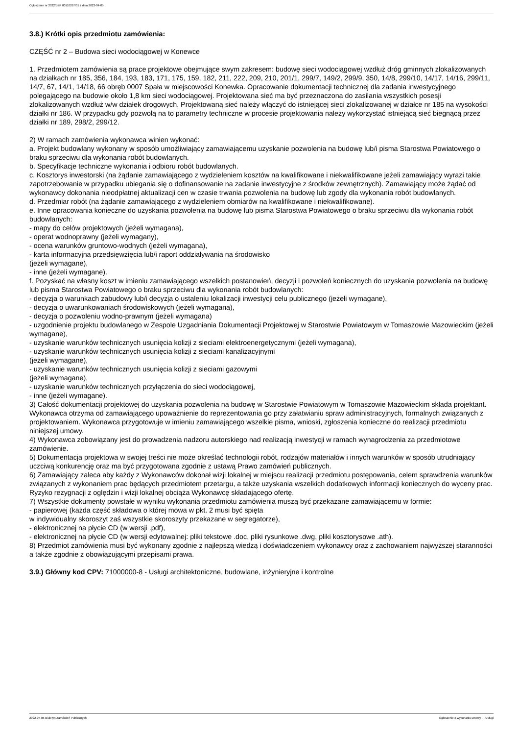Ogłoszenie nr 2022/BZP 00110267/01 z dnia 2022-04-05
3.8.) Krótki opis przedmiotu zamówienia:
CZĘŚĆ nr 2 – Budowa sieci wodociągowej w Konewce
1. Przedmiotem zamówienia są prace projektowe obejmujące swym zakresem: budowę sieci wodociągowej wzdłuż dróg gminnych zlokalizowanych na działkach nr 185, 356, 184, 193, 183, 171, 175, 159, 182, 211, 222, 209, 210, 201/1, 299/7, 149/2, 299/9, 350, 14/8, 299/10, 14/17, 14/16, 299/11, 14/7, 67, 14/1, 14/18, 66 obręb 0007 Spała w miejscowości Konewka. Opracowanie dokumentacji technicznej dla zadania inwestycyjnego polegającego na budowie około 1,8 km sieci wodociągowej. Projektowana sieć ma być przeznaczona do zasilania wszystkich posesji zlokalizowanych wzdłuż w/w działek drogowych. Projektowaną sieć należy włączyć do istniejącej sieci zlokalizowanej w działce nr 185 na wysokości działki nr 186. W przypadku gdy pozwolą na to parametry techniczne w procesie projektowania należy wykorzystać istniejącą sieć biegnącą przez działki nr 189, 298/2, 299/12.
2) W ramach zamówienia wykonawca winien wykonać:
a. Projekt budowlany wykonany w sposób umożliwiający zamawiającemu uzyskanie pozwolenia na budowę lub/i pisma Starostwa Powiatowego o braku sprzeciwu dla wykonania robót budowlanych.
b. Specyfikacje techniczne wykonania i odbioru robót budowlanych.
c. Kosztorys inwestorski (na żądanie zamawiającego z wydzieleniem kosztów na kwalifikowane i niekwalifikowane jeżeli zamawiający wyrazi takie zapotrzebowanie w przypadku ubiegania się o dofinansowanie na zadanie inwestycyjne z środków zewnętrznych). Zamawiający może żądać od wykonawcy dokonania nieodpłatnej aktualizacji cen w czasie trwania pozwolenia na budowę lub zgody dla wykonania robót budowlanych.
d. Przedmiar robót (na żądanie zamawiającego z wydzieleniem obmiarów na kwalifikowane i niekwalifikowane).
e. Inne opracowania konieczne do uzyskania pozwolenia na budowę lub pisma Starostwa Powiatowego o braku sprzeciwu dla wykonania robót budowlanych:
- mapy do celów projektowych (jeżeli wymagana),
- operat wodnoprawny (jeżeli wymagany),
- ocena warunków gruntowo-wodnych (jeżeli wymagana),
- karta informacyjna przedsięwzięcia lub/i raport oddziaływania na środowisko
(jeżeli wymagane),
- inne (jeżeli wymagane).
f. Pozyskać na własny koszt w imieniu zamawiającego wszelkich postanowień, decyzji i pozwoleń koniecznych do uzyskania pozwolenia na budowę lub pisma Starostwa Powiatowego o braku sprzeciwu dla wykonania robót budowlanych:
- decyzja o warunkach zabudowy lub/i decyzja o ustaleniu lokalizacji inwestycji celu publicznego (jeżeli wymagane),
- decyzja o uwarunkowaniach środowiskowych (jeżeli wymagana),
- decyzja o pozwoleniu wodno-prawnym (jeżeli wymagana)
- uzgodnienie projektu budowlanego w Zespole Uzgadniania Dokumentacji Projektowej w Starostwie Powiatowym w Tomaszowie Mazowieckim (jeżeli wymagane),
- uzyskanie warunków technicznych usunięcia kolizji z sieciami elektroenergetycznymi (jeżeli wymagana),
- uzyskanie warunków technicznych usunięcia kolizji z sieciami kanalizacyjnymi
(jeżeli wymagane),
- uzyskanie warunków technicznych usunięcia kolizji z sieciami gazowymi
(jeżeli wymagane),
- uzyskanie warunków technicznych przyłączenia do sieci wodociągowej,
- inne (jeżeli wymagane).
3) Całość dokumentacji projektowej do uzyskania pozwolenia na budowę w Starostwie Powiatowym w Tomaszowie Mazowieckim składa projektant.
Wykonawca otrzyma od zamawiającego upoważnienie do reprezentowania go przy załatwianiu spraw administracyjnych, formalnych związanych z projektowaniem. Wykonawca przygotowuje w imieniu zamawiającego wszelkie pisma, wnioski, zgłoszenia konieczne do realizacji przedmiotu niniejszej umowy.
4) Wykonawca zobowiązany jest do prowadzenia nadzoru autorskiego nad realizacją inwestycji w ramach wynagrodzenia za przedmiotowe zamówienie.
5) Dokumentacja projektowa w swojej treści nie może określać technologii robót, rodzajów materiałów i innych warunków w sposób utrudniający uczciwą konkurencję oraz ma być przygotowana zgodnie z ustawą Prawo zamówień publicznych.
6) Zamawiający zaleca aby każdy z Wykonawców dokonał wizji lokalnej w miejscu realizacji przedmiotu postępowania, celem sprawdzenia warunków związanych z wykonaniem prac będących przedmiotem przetargu, a także uzyskania wszelkich dodatkowych informacji koniecznych do wyceny prac. Ryzyko rezygnacji z oględzin i wizji lokalnej obciąża Wykonawcę składającego ofertę.
7) Wszystkie dokumenty powstałe w wyniku wykonania przedmiotu zamówienia muszą być przekazane zamawiającemu w formie:
- papierowej (każda część składowa o której mowa w pkt. 2 musi być spięta
w indywidualny skoroszyt zaś wszystkie skoroszyty przekazane w segregatorze),
- elektronicznej na płycie CD (w wersji .pdf),
- elektronicznej na płycie CD (w wersji edytowalnej: pliki tekstowe .doc, pliki rysunkowe .dwg, pliki kosztorysowe .ath).
8) Przedmiot zamówienia musi być wykonany zgodnie z najlepszą wiedzą i doświadczeniem wykonawcy oraz z zachowaniem najwyższej staranności a także zgodnie z obowiązującymi przepisami prawa.
3.9.) Główny kod CPV: 71000000-8 - Usługi architektoniczne, budowlane, inżynieryjne i kontrolne
2022-04-05 Biuletyn Zamówień Publicznych Ogłoszenie o wykonaniu umowy - - Usługi